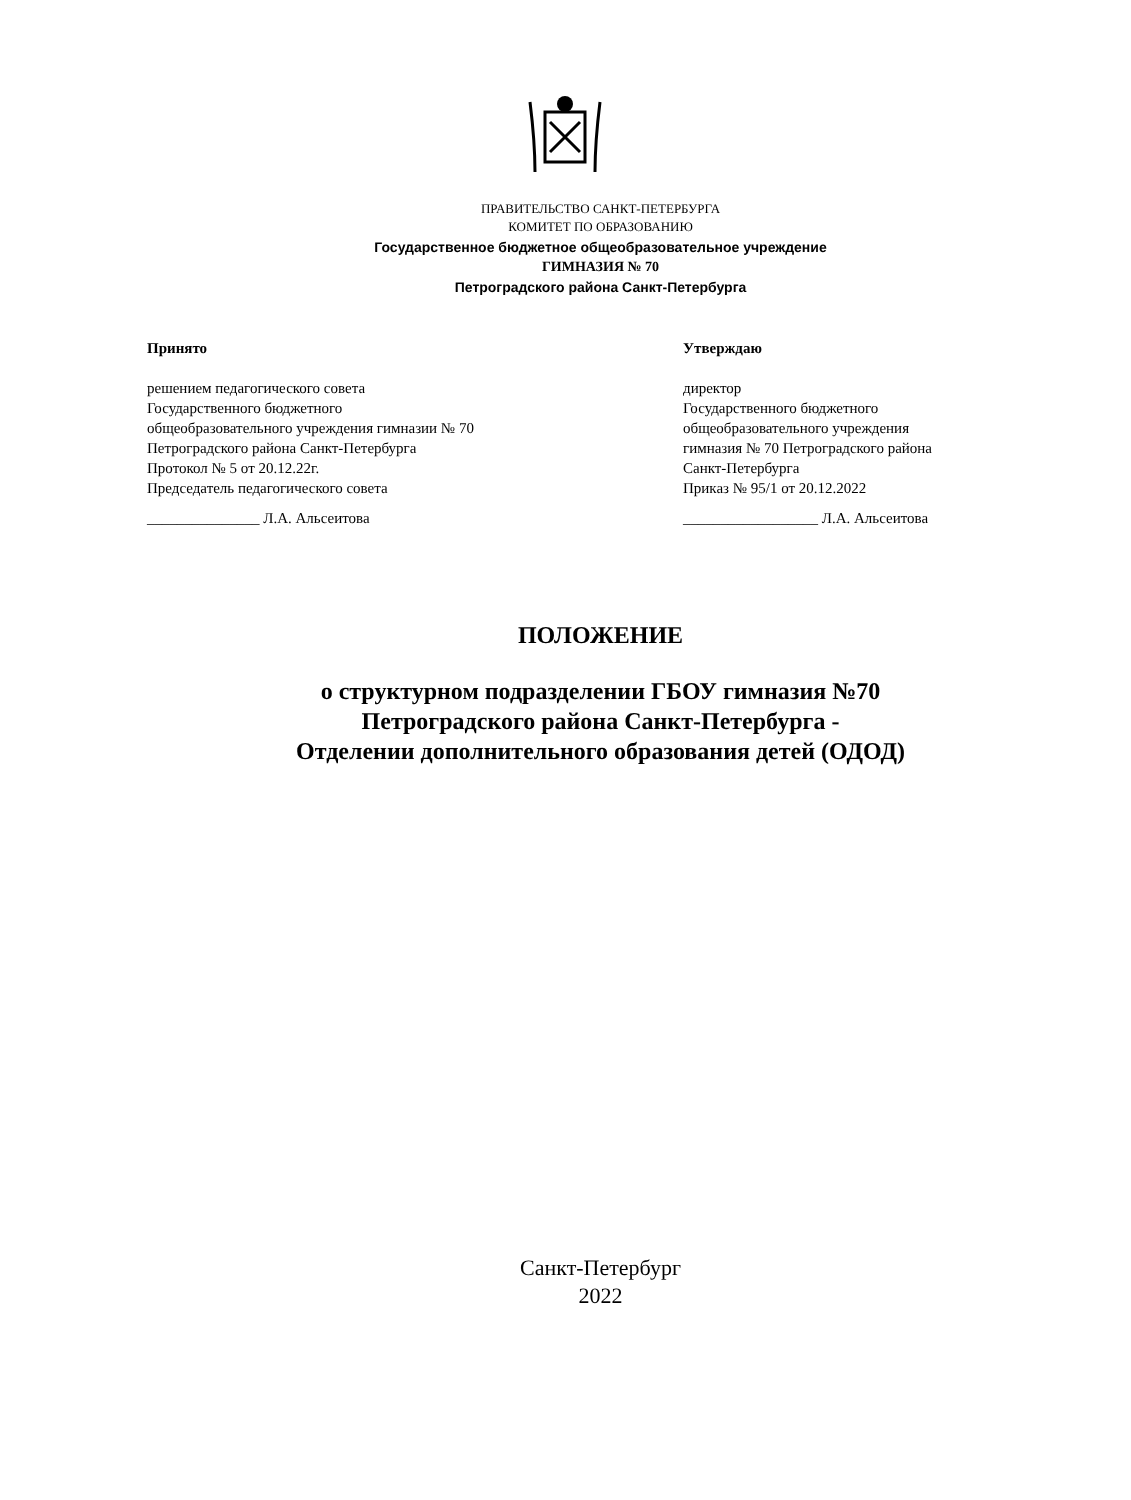ПРАВИТЕЛЬСТВО САНКТ-ПЕТЕРБУРГА
КОМИТЕТ ПО ОБРАЗОВАНИЮ
Государственное бюджетное общеобразовательное учреждение
ГИМНАЗИЯ № 70
Петроградского района Санкт-Петербурга
Принято
решением педагогического совета
Государственного бюджетного
общеобразовательного учреждения гимназии № 70
Петроградского района Санкт-Петербурга
Протокол № 5 от 20.12.22г.
Председатель педагогического совета
_______________ Л.А. Альсеитова
Утверждаю
директор
Государственного бюджетного
общеобразовательного учреждения
гимназия № 70 Петроградского района
Санкт-Петербурга
Приказ № 95/1 от 20.12.2022
__________________ Л.А. Альсеитова
ПОЛОЖЕНИЕ
о структурном подразделении ГБОУ гимназия №70
Петроградского района Санкт-Петербурга -
Отделении дополнительного образования детей (ОДОД)
Санкт-Петербург
2022